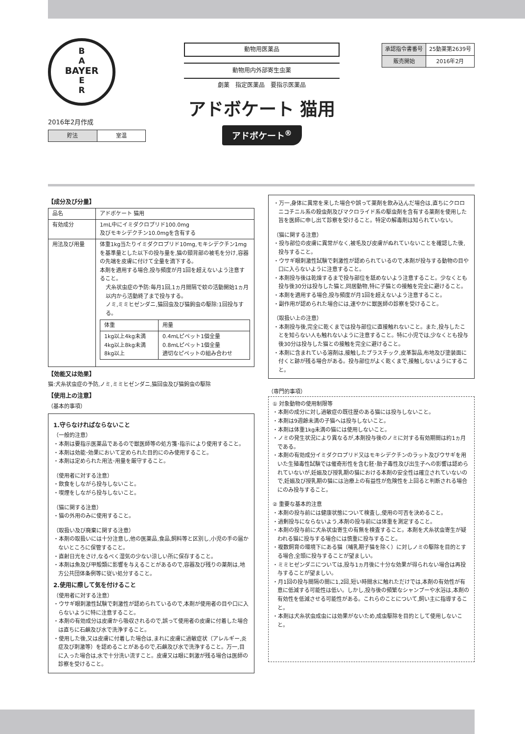B
A
BAYER
E
R
動物用医薬品
動物用内外部寄生虫薬
劇薬　指定医薬品　要指示医薬品
アドボケート 猫用
アドボケート<sup>®</sup>
| 承認指令書番号 | 25動薬第2639号 |
| 販売開始 | 2016年2月 |
2016年2月作成
| 貯法 | 室温 |
【成分及び分量】
| 品名 | アドボケート 猫用 |
| 有効成分 | 1mL中にイミダクロプリド100.0mg 及びモキシデクチン10.0mgを含有する |
| 用法及び用量 | 体重1kg当たりイミダクロプリド10mg,モキシデクチン1mgを基準量とした以下の投与量を,猫の頸背部の被毛を分け,容器の先端を皮膚に付けて全量を滴下する。 本剤を適用する場合,投与頻度が月1回を超えないよう注意すること。 犬糸状虫症の予防:毎月1回,1ヵ月間隔で蚊の活動開始1ヵ月以内から活動終了まで投与する。 ノミ,ミミヒゼンダニ,猫回虫及び猫鉤虫の駆除:1回投与する。 / 体重 / 用量 / / 1kg以上4kg未満 4kg以上8kg未満 8kg以上 / 0.4mLピペット1個全量 0.8mLピペット1個全量 適切なピペットの組み合わせ / |
【効能又は効果】
猫:犬糸状虫症の予防,ノミ,ミミヒゼンダニ,猫回虫及び猫鉤虫の駆除
【使用上の注意】
（基本的事項）
1.守らなければならないこと
（一般的注意）
・本剤は要指示医薬品であるので獣医師等の処方箋･指示により使用すること。
・本剤は効能･効果において定められた目的にのみ使用すること。
・本剤は定められた用法･用量を厳守すること。
（使用者に対する注意）
・飲食をしながら投与しないこと。
・喫煙をしながら投与しないこと。
（猫に関する注意）
・猫の外用のみに使用すること。
（取扱い及び廃棄に関する注意）
・本剤の取扱いには十分注意し,他の医薬品,食品,飼料等と区別し,小児の手の届かないところに保管すること。
・直射日光をさけ,なるべく湿気の少ない涼しい所に保存すること。
・本剤は魚及び甲殻類に影響を与えることがあるので,容器及び残りの薬剤は,地方公共団体条例等に従い処分すること。
2.使用に際して気を付けること
（使用者に対する注意）
・ウサギ眼刺激性試験で刺激性が認められているので,本剤が使用者の目や口に入らないように特に注意すること。
・本剤の有効成分は皮膚から吸収されるので,誤って使用者の皮膚に付着した場合は直ちに石鹸及び水で洗浄すること。
・使用した後,又は皮膚に付着した場合は,まれに皮膚に過敏症状（アレルギー,炎症及び刺激等）を認めることがあるので,石鹸及び水で洗浄すること。万一,目に入った場合は,水で十分洗い流すこと。皮膚又は眼に刺激が残る場合は医師の診察を受けること。
・万一,身体に異常を来した場合や誤って薬剤を飲み込んだ場合は,直ちにクロロニコチニル系の殺虫剤及びマクロライド系の駆虫剤を含有する薬剤を使用した旨を医師に申し出て診察を受けること。特定の解毒剤は知られていない。
（猫に関する注意）
・投与部位の皮膚に異常がなく,被毛及び皮膚がぬれていないことを確認した後,投与すること。
・ウサギ眼刺激性試験で刺激性が認められているので,本剤が投与する動物の目や口に入らないように注意すること。
・本剤投与後は乾燥するまで投与部位を舐めないよう注意すること。少なくとも投与後30分は投与した猫と,同居動物,特に子猫との接触を完全に避けること。
・本剤を適用する場合,投与頻度が月1回を超えないよう注意すること。
・副作用が認められた場合には,速やかに獣医師の診察を受けること。
（取扱い上の注意）
・本剤投与後,完全に乾くまでは投与部位に直接触れないこと。また,投与したことを知らない人も触れないように注意すること。特に小児では,少なくとも投与後30分は投与した猫との接触を完全に避けること。
・本剤に含まれている溶剤は,接触したプラスチック,皮革製品,布地及び塗装面に付くと跡が残る場合がある。投与部位がよく乾くまで,接触しないようにすること。
（専門的事項）
① 対象動物の使用制限等
・本剤の成分に対し過敏症の既往歴のある猫には投与しないこと。
・本剤は9週齢未満の子猫へは投与しないこと。
・本剤は体重1kg未満の猫には使用しないこと。
・ノミの発生状況により異なるが,本剤投与後のノミに対する有効期間は約1ヵ月である。
・本剤の有効成分イミダクロプリド又はモキシデクチンのラット及びウサギを用いた生殖毒性試験では催奇形性を含む胚･胎子毒性及び出生子への影響は認められていないが,妊娠及び授乳期の猫における本剤の安全性は確立されていないので,妊娠及び授乳期の猫には治療上の有益性が危険性を上回ると判断される場合にのみ投与すること。
② 重要な基本的注意
・本剤の投与前には健康状態について検査し,使用の可否を決めること。
・過剰投与にならないよう,本剤の投与前には体重を測定すること。
・本剤の投与前に犬糸状虫寄生の有無を検査すること。本剤を犬糸状虫寄生が疑われる猫に投与する場合には慎重に投与すること。
・複数飼育の環境下にある猫（哺乳期子猫を除く）に対しノミの駆除を目的とする場合,全頭に投与することが望ましい。
・ミミヒゼンダニについては,投与1ヵ月後に十分な効果が得られない場合は再投与することが望ましい。
・月1回の投与間隔の間に1,2回,短い時間水に触れただけでは,本剤の有効性が有意に低減する可能性は低い。しかし,投与後の頻繁なシャンプーや水浴は,本剤の有効性を低減させる可能性がある。これらのことについて,飼い主に指導すること。
・本剤は犬糸状虫成虫には効果がないため,成虫駆除を目的として使用しないこと。